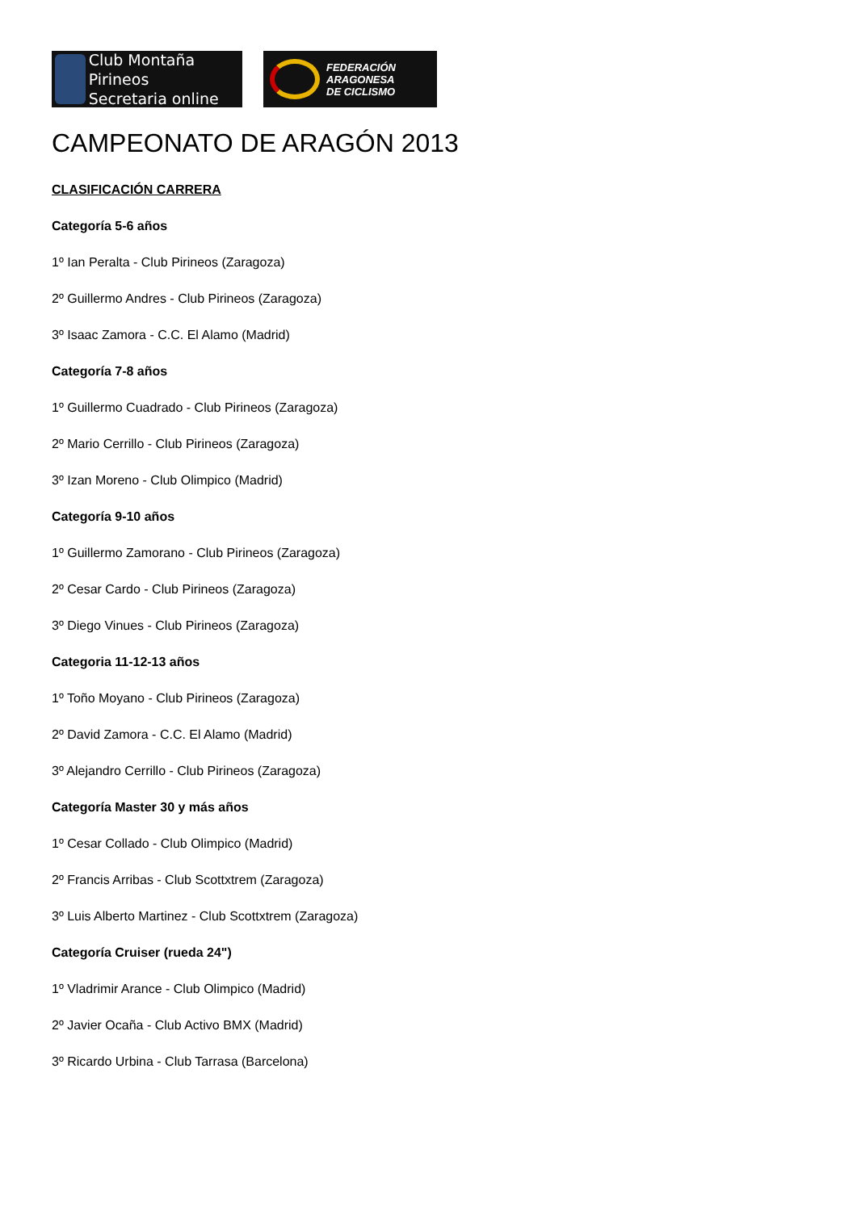Club Montaña Pirineos
Secretaria online
FEDERACIÓN
ARAGONESA
DE CICLISMO
CAMPEONATO DE ARAGÓN 2013
CLASIFICACIÓN CARRERA
Categoría 5-6 años
1º Ian Peralta - Club Pirineos (Zaragoza)
2º Guillermo Andres - Club Pirineos (Zaragoza)
3º Isaac Zamora - C.C. El Alamo (Madrid)
Categoría 7-8 años
1º Guillermo Cuadrado - Club Pirineos (Zaragoza)
2º Mario Cerrillo - Club Pirineos (Zaragoza)
3º Izan Moreno - Club Olimpico (Madrid)
Categoría 9-10 años
1º Guillermo Zamorano - Club Pirineos (Zaragoza)
2º Cesar Cardo - Club Pirineos (Zaragoza)
3º Diego Vinues - Club Pirineos (Zaragoza)
Categoria 11-12-13 años
1º Toño Moyano - Club Pirineos (Zaragoza)
2º David Zamora - C.C. El Alamo (Madrid)
3º Alejandro Cerrillo - Club Pirineos (Zaragoza)
Categoría Master 30 y más años
1º Cesar Collado - Club Olimpico (Madrid)
2º Francis Arribas - Club Scottxtrem (Zaragoza)
3º Luis Alberto Martinez - Club Scottxtrem (Zaragoza)
Categoría Cruiser (rueda 24")
1º Vladrimir Arance - Club Olimpico (Madrid)
2º Javier Ocaña - Club Activo BMX (Madrid)
3º Ricardo Urbina - Club Tarrasa (Barcelona)